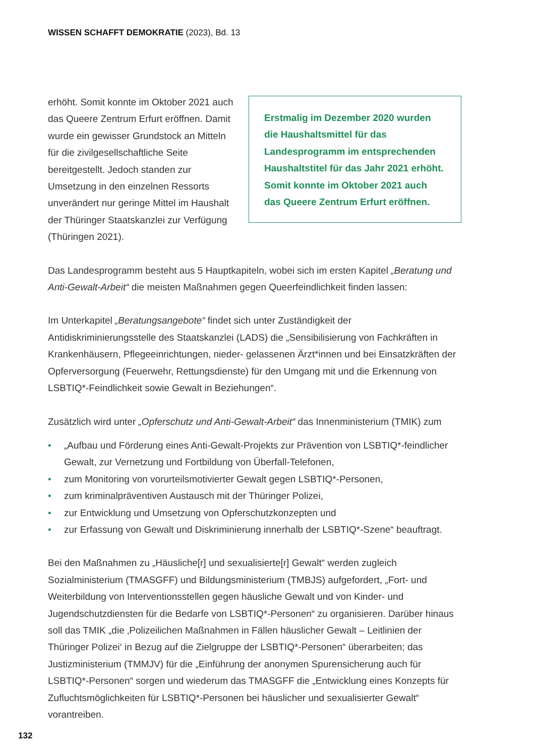WISSEN SCHAFFT DEMOKRATIE (2023), Bd. 13
erhöht. Somit konnte im Oktober 2021 auch das Queere Zentrum Erfurt eröffnen. Damit wurde ein gewisser Grundstock an Mitteln für die zivilgesellschaftliche Seite bereitgestellt. Jedoch standen zur Umsetzung in den einzelnen Ressorts unverändert nur geringe Mittel im Haushalt der Thüringer Staatskanzlei zur Verfügung (Thüringen 2021).
Erstmalig im Dezember 2020 wurden die Haushaltsmittel für das Landesprogramm im entsprechenden Haushaltstitel für das Jahr 2021 erhöht. Somit konnte im Oktober 2021 auch das Queere Zentrum Erfurt eröffnen.
Das Landesprogramm besteht aus 5 Hauptkapiteln, wobei sich im ersten Kapitel „Beratung und Anti-Gewalt-Arbeit“ die meisten Maßnahmen gegen Queerfeindlichkeit finden lassen:
Im Unterkapitel „Beratungsangebote“ findet sich unter Zuständigkeit der Antidiskriminierungsstelle des Staatskanzlei (LADS) die „Sensibilisierung von Fachkräften in Krankenhäusern, Pflegeeinrichtungen, nieder- gelassenen Ärzt*innen und bei Einsatzkräften der Opferversorgung (Feuerwehr, Rettungsdienste) für den Umgang mit und die Erkennung von LSBTIQ*-Feindlichkeit sowie Gewalt in Beziehungen“.
Zusätzlich wird unter „Opferschutz und Anti-Gewalt-Arbeit“ das Innenministerium (TMIK) zum
• „Aufbau und Förderung eines Anti-Gewalt-Projekts zur Prävention von LSBTIQ*-feindlicher Gewalt, zur Vernetzung und Fortbildung von Überfall-Telefonen,
• zum Monitoring von vorurteilsmotivierter Gewalt gegen LSBTIQ*-Personen,
• zum kriminalpräventiven Austausch mit der Thüringer Polizei,
• zur Entwicklung und Umsetzung von Opferschutzkonzepten und
• zur Erfassung von Gewalt und Diskriminierung innerhalb der LSBTIQ*-Szene“ beauftragt.
Bei den Maßnahmen zu „Häusliche[r] und sexualisierte[r] Gewalt“ werden zugleich Sozialministerium (TMASGFF) und Bildungsministerium (TMBJS) aufgefordert, „Fort- und Weiterbildung von Interventionsstellen gegen häusliche Gewalt und von Kinder- und Jugendschutzdiensten für die Bedarfe von LSBTIQ*-Personen“ zu organisieren. Darüber hinaus soll das TMIK „die ‚Polizeilichen Maßnahmen in Fällen häuslicher Gewalt – Leitlinien der Thüringer Polizei‘ in Bezug auf die Zielgruppe der LSBTIQ*-Personen“ überarbeiten; das Justizministerium (TMMJV) für die „Einführung der anonymen Spurensicherung auch für LSBTIQ*-Personen“ sorgen und wiederum das TMASGFF die „Entwicklung eines Konzepts für Zufluchtsmöglichkeiten für LSBTIQ*-Personen bei häuslicher und sexualisierter Gewalt“ vorantreiben.
132